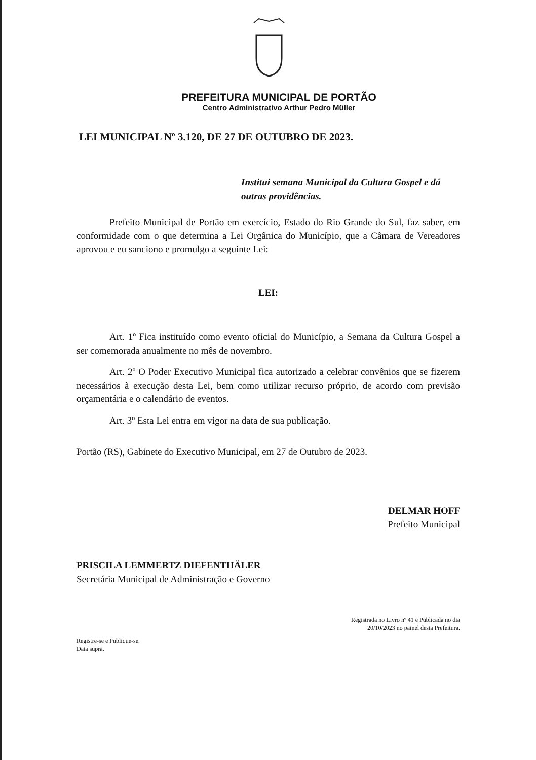PREFEITURA MUNICIPAL DE PORTÃO
Centro Administrativo Arthur Pedro Müller
LEI MUNICIPAL Nº 3.120, DE 27 DE OUTUBRO DE 2023.
Institui semana Municipal da Cultura Gospel e dá outras providências.
Prefeito Municipal de Portão em exercício, Estado do Rio Grande do Sul, faz saber, em conformidade com o que determina a Lei Orgânica do Município, que a Câmara de Vereadores aprovou e eu sanciono e promulgo a seguinte Lei:
LEI:
Art. 1º Fica instituído como evento oficial do Município, a Semana da Cultura Gospel a ser comemorada anualmente no mês de novembro.
Art. 2º O Poder Executivo Municipal fica autorizado a celebrar convênios que se fizerem necessários à execução desta Lei, bem como utilizar recurso próprio, de acordo com previsão orçamentária e o calendário de eventos.
Art. 3º Esta Lei entra em vigor na data de sua publicação.
Portão (RS), Gabinete do Executivo Municipal, em 27 de Outubro de 2023.
DELMAR HOFF
Prefeito Municipal
PRISCILA LEMMERTZ DIEFENTHÄLER
Secretária Municipal de Administração e Governo
Registrada no Livro nº 41 e Publicada no dia
20/10/2023 no painel desta Prefeitura.
Registre-se e Publique-se.
Data supra.